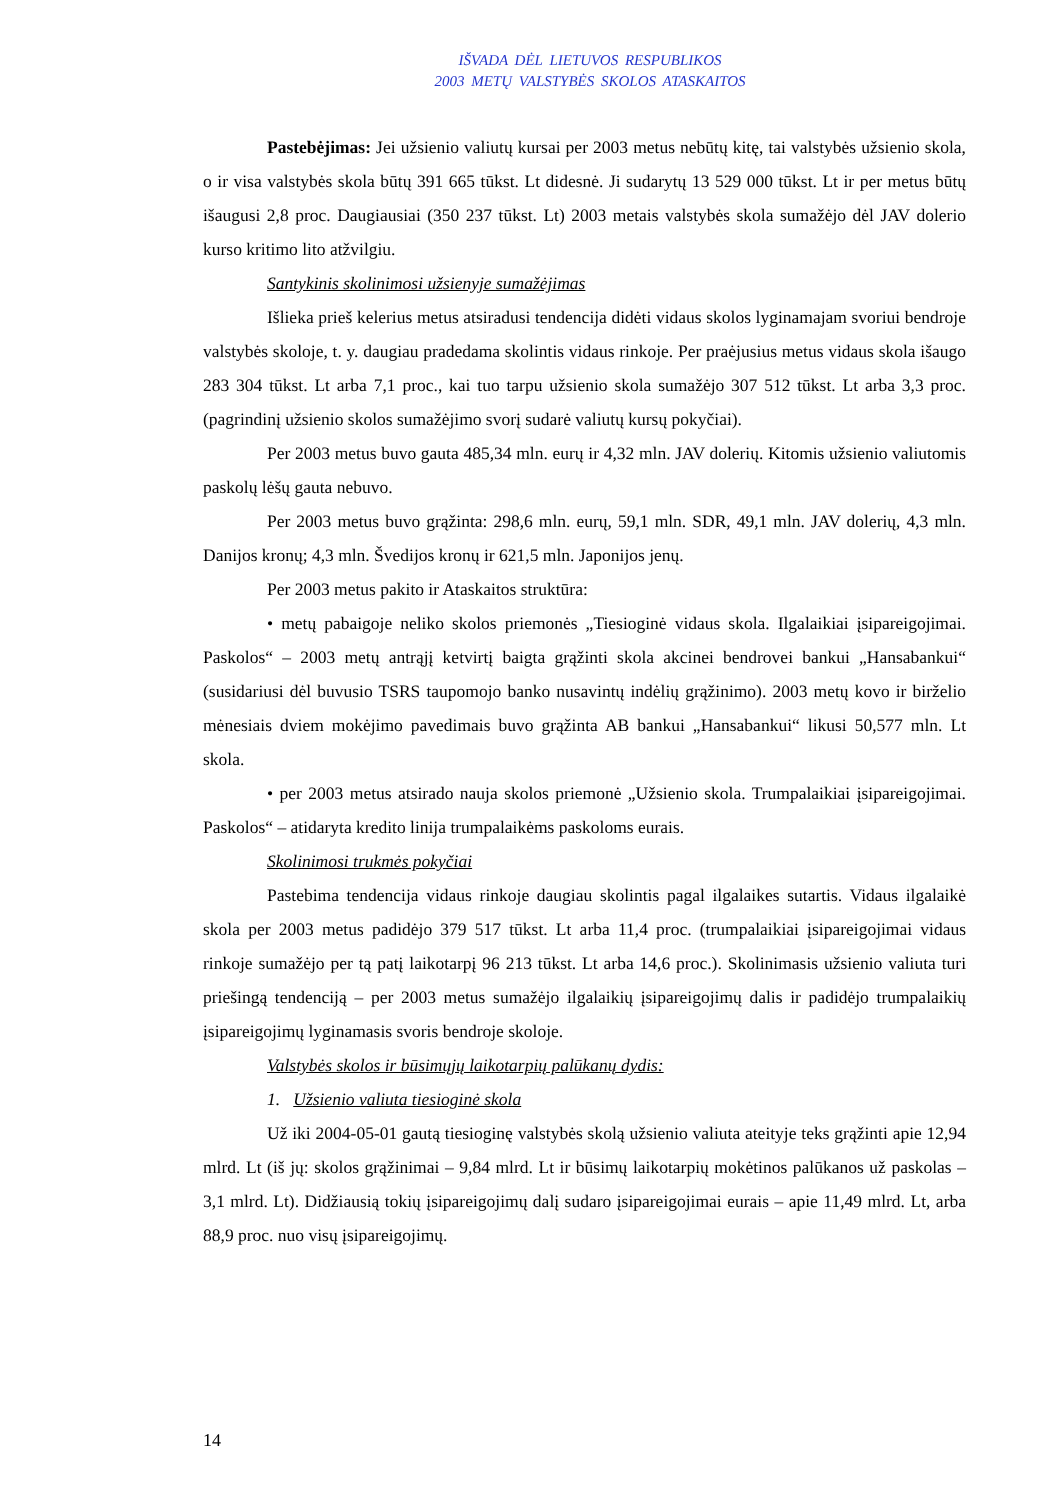IŠVADA DĖL LIETUVOS RESPUBLIKOS
2003 METŲ VALSTYBĖS SKOLOS ATASKAITOS
Pastebėjimas: Jei užsienio valiutų kursai per 2003 metus nebūtų kitę, tai valstybės užsienio skola, o ir visa valstybės skola būtų 391 665 tūkst. Lt didesnė. Ji sudarytų 13 529 000 tūkst. Lt ir per metus būtų išaugusi 2,8 proc. Daugiausiai (350 237 tūkst. Lt) 2003 metais valstybės skola sumažėjo dėl JAV dolerio kurso kritimo lito atžvilgiu.
Santykinis skolinimosi užsienyje sumažėjimas
Išlieka prieš kelerius metus atsiradusi tendencija didėti vidaus skolos lyginamajam svoriui bendroje valstybės skoloje, t. y. daugiau pradedama skolintis vidaus rinkoje. Per praėjusius metus vidaus skola išaugo 283 304 tūkst. Lt arba 7,1 proc., kai tuo tarpu užsienio skola sumažėjo 307 512 tūkst. Lt arba 3,3 proc. (pagrindinį užsienio skolos sumažėjimo svorį sudarė valiutų kursų pokyčiai).
Per 2003 metus buvo gauta 485,34 mln. eurų ir 4,32 mln. JAV dolerių. Kitomis užsienio valiutomis paskolų lėšų gauta nebuvo.
Per 2003 metus buvo grąžinta: 298,6 mln. eurų, 59,1 mln. SDR, 49,1 mln. JAV dolerių, 4,3 mln. Danijos kronų; 4,3 mln. Švedijos kronų ir 621,5 mln. Japonijos jenų.
Per 2003 metus pakito ir Ataskaitos struktūra:
• metų pabaigoje neliko skolos priemonės „Tiesioginė vidaus skola. Ilgalaikiai įsipareigojimai. Paskolos“ – 2003 metų antrąjį ketvirtį baigta grąžinti skola akcinei bendrovei bankui „Hansabankui“ (susidariusi dėl buvusio TSRS taupomojo banko nusavintų indėlių grąžinimo). 2003 metų kovo ir birželio mėnesiais dviem mokėjimo pavedimais buvo grąžinta AB bankui „Hansabankui“ likusi 50,577 mln. Lt skola.
• per 2003 metus atsirado nauja skolos priemonė „Užsienio skola. Trumpalaikiai įsipareigojimai. Paskolos“ – atidaryta kredito linija trumpalaikėms paskoloms eurais.
Skolinimosi trukmės pokyčiai
Pastebima tendencija vidaus rinkoje daugiau skolintis pagal ilgalaikes sutartis. Vidaus ilgalaikė skola per 2003 metus padidėjo 379 517 tūkst. Lt arba 11,4 proc. (trumpalaikiai įsipareigojimai vidaus rinkoje sumažėjo per tą patį laikotarpį 96 213 tūkst. Lt arba 14,6 proc.). Skolinimasis užsienio valiuta turi priešingą tendenciją – per 2003 metus sumažėjo ilgalaikių įsipareigojimų dalis ir padidėjo trumpalaikių įsipareigojimų lyginamasis svoris bendroje skoloje.
Valstybės skolos ir būsimųjų laikotarpių palūkanų dydis:
1. Užsienio valiuta tiesioginė skola
Už iki 2004-05-01 gautą tiesioginę valstybės skolą užsienio valiuta ateityje teks grąžinti apie 12,94 mlrd. Lt (iš jų: skolos grąžinimai – 9,84 mlrd. Lt ir būsimų laikotarpių mokėtinos palūkanos už paskolas – 3,1 mlrd. Lt). Didžiausią tokių įsipareigojimų dalį sudaro įsipareigojimai eurais – apie 11,49 mlrd. Lt, arba 88,9 proc. nuo visų įsipareigojimų.
14